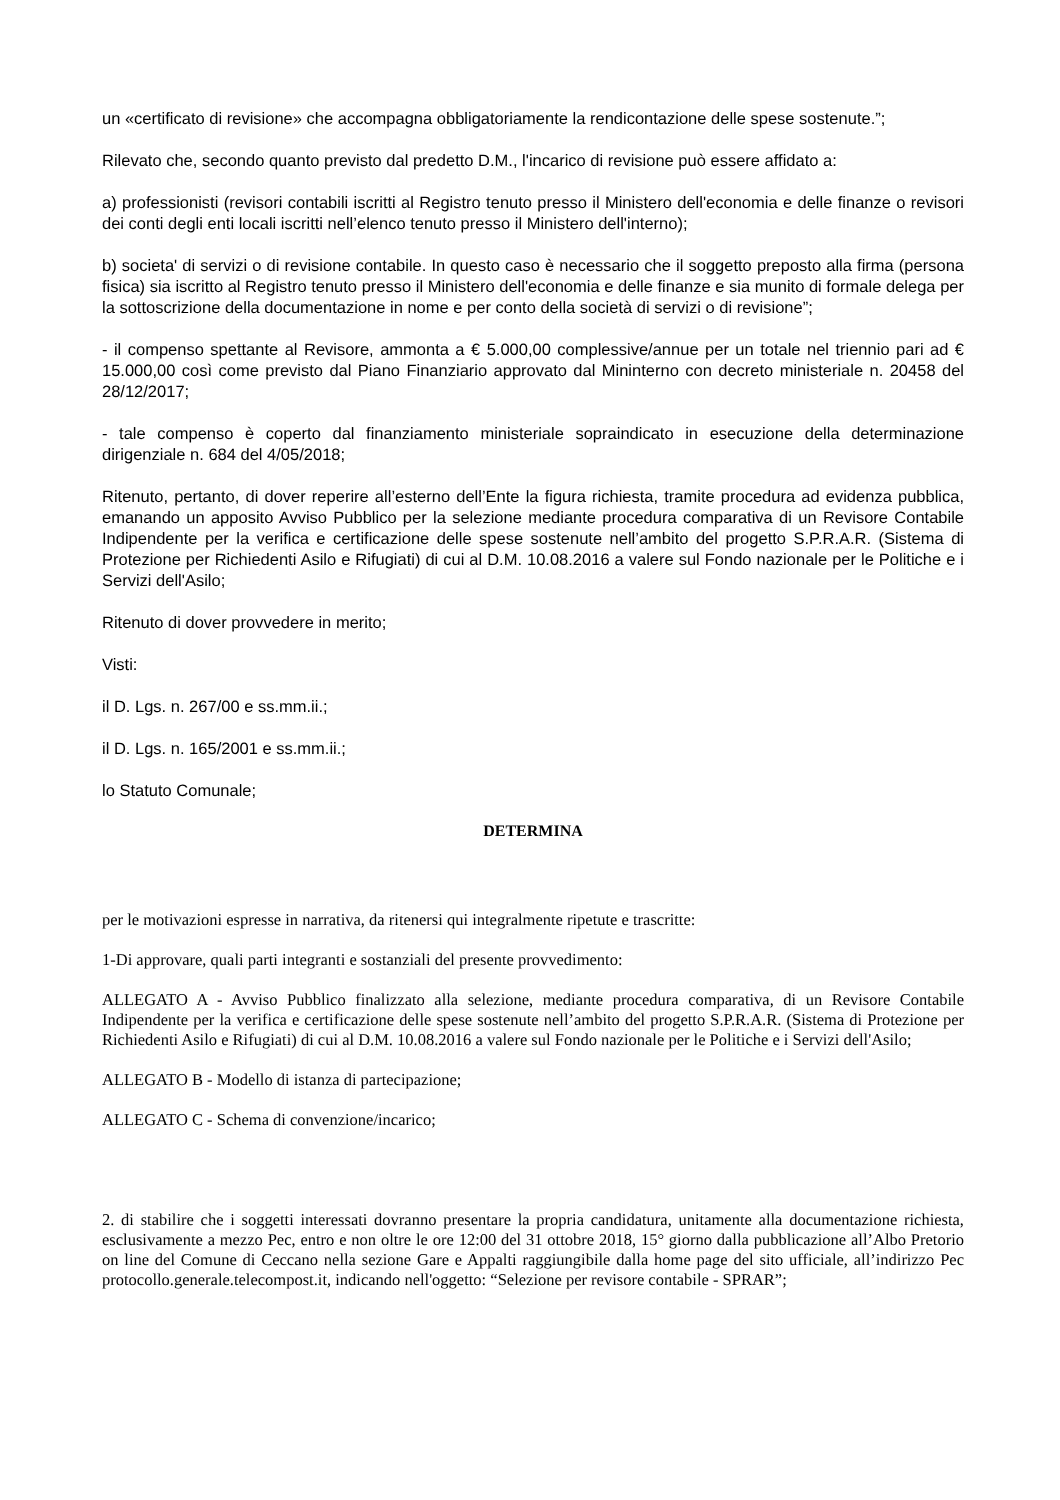un «certificato di revisione» che accompagna obbligatoriamente la rendicontazione delle spese sostenute.”;
Rilevato che, secondo quanto previsto dal predetto D.M., l'incarico di revisione può essere affidato a:
a) professionisti (revisori contabili iscritti al Registro tenuto presso il Ministero dell'economia e delle finanze o revisori dei conti degli enti locali iscritti nell’elenco tenuto presso il Ministero dell'interno);
b) societa' di servizi o di revisione contabile. In questo caso è necessario che il soggetto preposto alla firma (persona fisica) sia iscritto al Registro tenuto presso il Ministero dell'economia e delle finanze e sia munito di formale delega per la sottoscrizione della documentazione in nome e per conto della società di servizi o di revisione”;
- il compenso spettante al Revisore, ammonta a € 5.000,00 complessive/annue per un totale nel triennio pari ad € 15.000,00 così come previsto dal Piano Finanziario approvato dal Mininterno con decreto ministeriale n. 20458 del 28/12/2017;
- tale compenso è coperto dal finanziamento ministeriale sopraindicato in esecuzione della determinazione dirigenziale n. 684 del 4/05/2018;
Ritenuto, pertanto, di dover reperire all’esterno dell’Ente la figura richiesta, tramite procedura ad evidenza pubblica, emanando un apposito Avviso Pubblico per la selezione mediante procedura comparativa di un Revisore Contabile Indipendente per la verifica e certificazione delle spese sostenute nell’ambito del progetto S.P.R.A.R. (Sistema di Protezione per Richiedenti Asilo e Rifugiati) di cui al D.M. 10.08.2016 a valere sul Fondo nazionale per le Politiche e i Servizi dell'Asilo;
Ritenuto di dover provvedere in merito;
Visti:
il D. Lgs. n. 267/00 e ss.mm.ii.;
il D. Lgs. n. 165/2001 e ss.mm.ii.;
lo Statuto Comunale;
DETERMINA
per le motivazioni espresse in narrativa, da ritenersi qui integralmente ripetute e trascritte:
1-Di approvare, quali parti integranti e sostanziali del presente provvedimento:
ALLEGATO A - Avviso Pubblico finalizzato alla selezione, mediante procedura comparativa, di un Revisore Contabile Indipendente per la verifica e certificazione delle spese sostenute nell’ambito del progetto S.P.R.A.R. (Sistema di Protezione per Richiedenti Asilo e Rifugiati) di cui al D.M. 10.08.2016 a valere sul Fondo nazionale per le Politiche e i Servizi dell'Asilo;
ALLEGATO B - Modello di istanza di partecipazione;
ALLEGATO C - Schema di convenzione/incarico;
2. di stabilire che i soggetti interessati dovranno presentare la propria candidatura, unitamente alla documentazione richiesta, esclusivamente a mezzo Pec, entro e non oltre le ore 12:00 del 31 ottobre 2018, 15° giorno dalla pubblicazione all’Albo Pretorio on line del Comune di Ceccano nella sezione Gare e Appalti raggiungibile dalla home page del sito ufficiale, all’indirizzo Pec protocollo.generale.telecompost.it, indicando nell'oggetto: “Selezione per revisore contabile - SPRAR”;